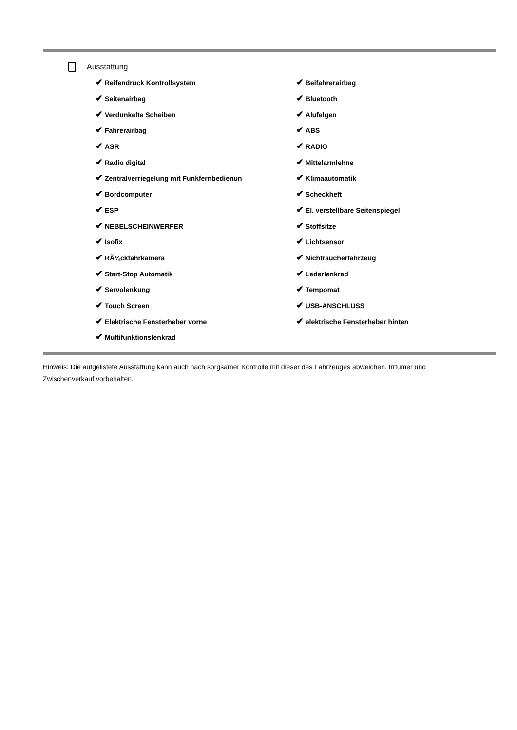Ausstattung
| ✔ Reifendruck Kontrollsystem | ✔ Beifahrerairbag |
| ✔ Seitenairbag | ✔ Bluetooth |
| ✔ Verdunkelte Scheiben | ✔ Alufelgen |
| ✔ Fahrerairbag | ✔ ABS |
| ✔ ASR | ✔ RADIO |
| ✔ Radio digital | ✔ Mittelarmlehne |
| ✔ Zentralverriegelung mit Funkfernbedienun | ✔ Klimaautomatik |
| ✔ Bordcomputer | ✔ Scheckheft |
| ✔ ESP | ✔ El. verstellbare Seitenspiegel |
| ✔ NEBELSCHEINWERFER | ✔ Stoffsitze |
| ✔ Isofix | ✔ Lichtsensor |
| ✔ RÃ¼ckfahrkamera | ✔ Nichtraucherfahrzeug |
| ✔ Start-Stop Automatik | ✔ Lederlenkrad |
| ✔ Servolenkung | ✔ Tempomat |
| ✔ Touch Screen | ✔ USB-ANSCHLUSS |
| ✔ Elektrische Fensterheber vorne | ✔ elektrische Fensterheber hinten |
| ✔ Multifunktionslenkrad | |
Hinweis: Die aufgelistete Ausstattung kann auch nach sorgsamer Kontrolle mit dieser des Fahrzeuges abweichen. Irrtümer und Zwischenverkauf vorbehalten.